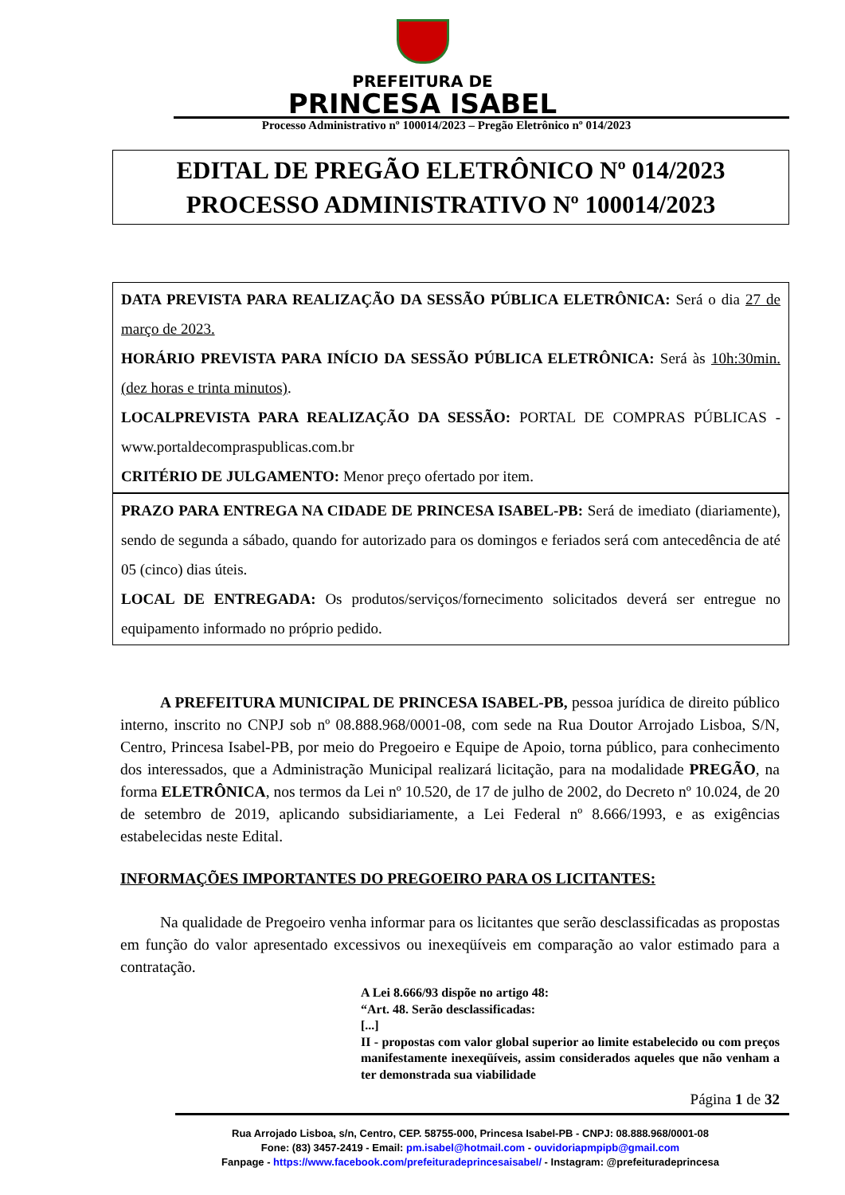PREFEITURA DE
PRINCESA ISABEL
Processo Administrativo nº 100014/2023 – Pregão Eletrônico nº 014/2023
EDITAL DE PREGÃO ELETRÔNICO Nº 014/2023
PROCESSO ADMINISTRATIVO Nº 100014/2023
DATA PREVISTA PARA REALIZAÇÃO DA SESSÃO PÚBLICA ELETRÔNICA: Será o dia 27 de março de 2023.
HORÁRIO PREVISTA PARA INÍCIO DA SESSÃO PÚBLICA ELETRÔNICA: Será às 10h:30min. (dez horas e trinta minutos).
LOCALPREVISTA PARA REALIZAÇÃO DA SESSÃO: PORTAL DE COMPRAS PÚBLICAS - www.portaldecompraspublicas.com.br
CRITÉRIO DE JULGAMENTO: Menor preço ofertado por item.
PRAZO PARA ENTREGA NA CIDADE DE PRINCESA ISABEL-PB: Será de imediato (diariamente), sendo de segunda a sábado, quando for autorizado para os domingos e feriados será com antecedência de até 05 (cinco) dias úteis.
LOCAL DE ENTREGADA: Os produtos/serviços/fornecimento solicitados deverá ser entregue no equipamento informado no próprio pedido.
A PREFEITURA MUNICIPAL DE PRINCESA ISABEL-PB, pessoa jurídica de direito público interno, inscrito no CNPJ sob nº 08.888.968/0001-08, com sede na Rua Doutor Arrojado Lisboa, S/N, Centro, Princesa Isabel-PB, por meio do Pregoeiro e Equipe de Apoio, torna público, para conhecimento dos interessados, que a Administração Municipal realizará licitação, para na modalidade PREGÃO, na forma ELETRÔNICA, nos termos da Lei nº 10.520, de 17 de julho de 2002, do Decreto nº 10.024, de 20 de setembro de 2019, aplicando subsidiariamente, a Lei Federal nº 8.666/1993, e as exigências estabelecidas neste Edital.
INFORMAÇÕES IMPORTANTES DO PREGOEIRO PARA OS LICITANTES:
Na qualidade de Pregoeiro venha informar para os licitantes que serão desclassificadas as propostas em função do valor apresentado excessivos ou inexeqüíveis em comparação ao valor estimado para a contratação.
A Lei 8.666/93 dispõe no artigo 48:
“Art. 48. Serão desclassificadas:
[...]
II - propostas com valor global superior ao limite estabelecido ou com preços manifestamente inexeqüíveis, assim considerados aqueles que não venham a ter demonstrada sua viabilidade
Página 1 de 32
Rua Arrojado Lisboa, s/n, Centro, CEP. 58755-000, Princesa Isabel-PB - CNPJ: 08.888.968/0001-08
Fone: (83) 3457-2419 - Email: pm.isabel@hotmail.com - ouvidoriapmpipb@gmail.com
Fanpage - https://www.facebook.com/prefeituradeprincesaisabel/ - Instagram: @prefeituradeprincesa